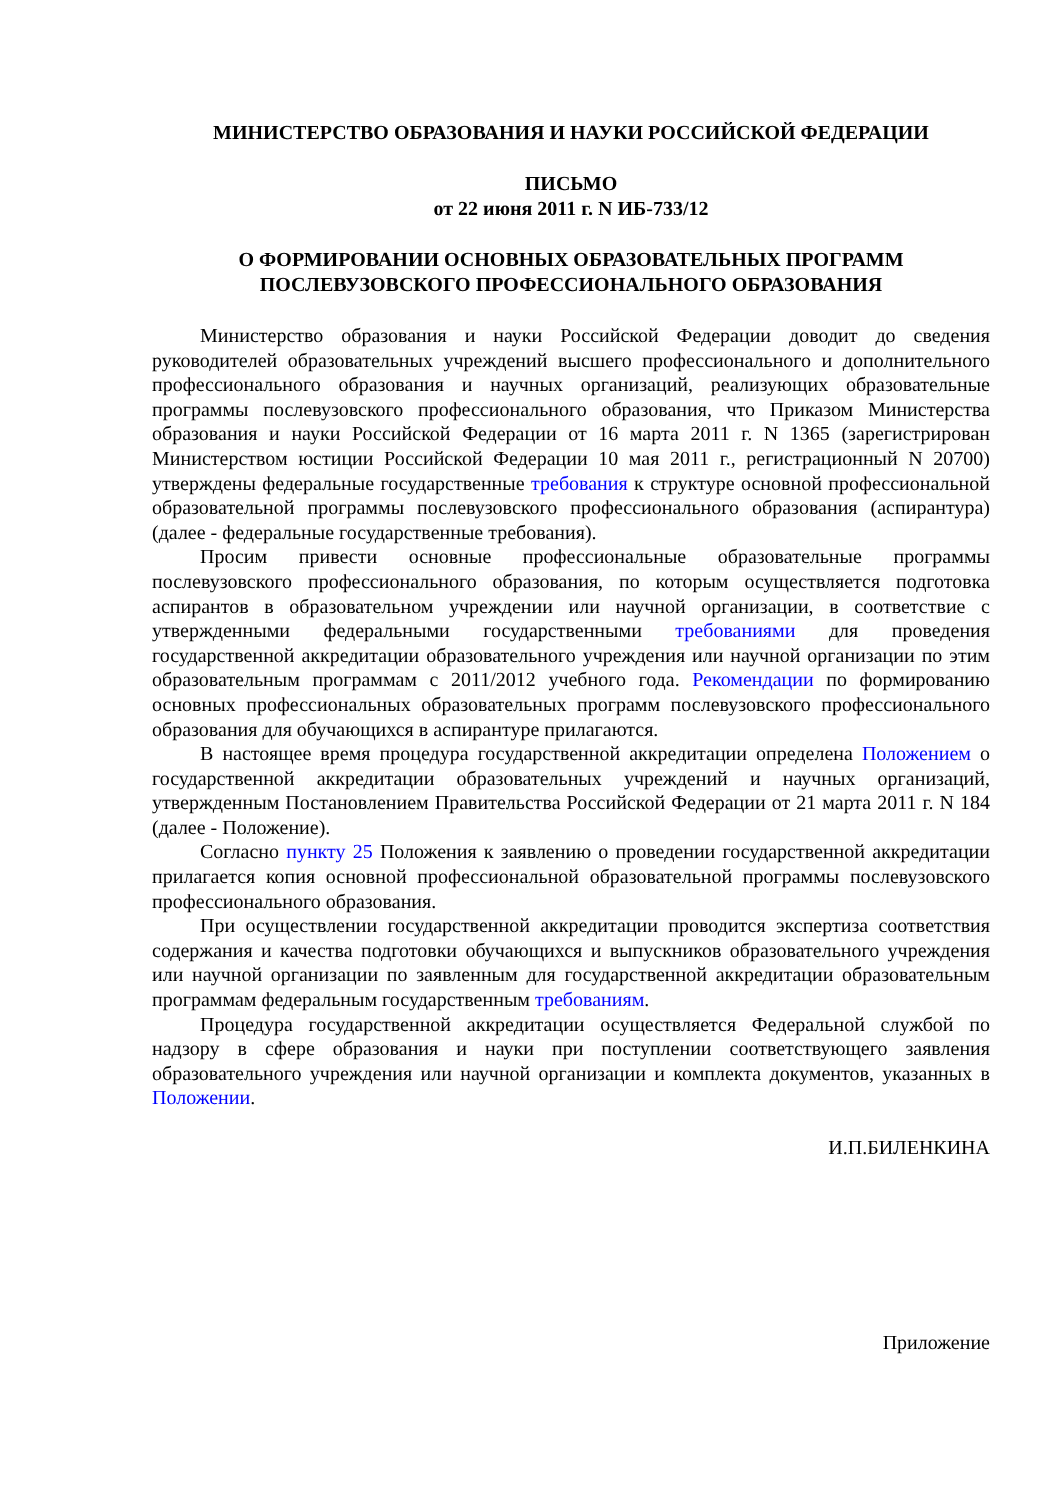МИНИСТЕРСТВО ОБРАЗОВАНИЯ И НАУКИ РОССИЙСКОЙ ФЕДЕРАЦИИ
ПИСЬМО
от 22 июня 2011 г. N ИБ-733/12
О ФОРМИРОВАНИИ ОСНОВНЫХ ОБРАЗОВАТЕЛЬНЫХ ПРОГРАММ
ПОСЛЕВУЗОВСКОГО ПРОФЕССИОНАЛЬНОГО ОБРАЗОВАНИЯ
Министерство образования и науки Российской Федерации доводит до сведения руководителей образовательных учреждений высшего профессионального и дополнительного профессионального образования и научных организаций, реализующих образовательные программы послевузовского профессионального образования, что Приказом Министерства образования и науки Российской Федерации от 16 марта 2011 г. N 1365 (зарегистрирован Министерством юстиции Российской Федерации 10 мая 2011 г., регистрационный N 20700) утверждены федеральные государственные требования к структуре основной профессиональной образовательной программы послевузовского профессионального образования (аспирантура) (далее - федеральные государственные требования).
Просим привести основные профессиональные образовательные программы послевузовского профессионального образования, по которым осуществляется подготовка аспирантов в образовательном учреждении или научной организации, в соответствие с утвержденными федеральными государственными требованиями для проведения государственной аккредитации образовательного учреждения или научной организации по этим образовательным программам с 2011/2012 учебного года. Рекомендации по формированию основных профессиональных образовательных программ послевузовского профессионального образования для обучающихся в аспирантуре прилагаются.
В настоящее время процедура государственной аккредитации определена Положением о государственной аккредитации образовательных учреждений и научных организаций, утвержденным Постановлением Правительства Российской Федерации от 21 марта 2011 г. N 184 (далее - Положение).
Согласно пункту 25 Положения к заявлению о проведении государственной аккредитации прилагается копия основной профессиональной образовательной программы послевузовского профессионального образования.
При осуществлении государственной аккредитации проводится экспертиза соответствия содержания и качества подготовки обучающихся и выпускников образовательного учреждения или научной организации по заявленным для государственной аккредитации образовательным программам федеральным государственным требованиям.
Процедура государственной аккредитации осуществляется Федеральной службой по надзору в сфере образования и науки при поступлении соответствующего заявления образовательного учреждения или научной организации и комплекта документов, указанных в Положении.
И.П.БИЛЕНКИНА
Приложение